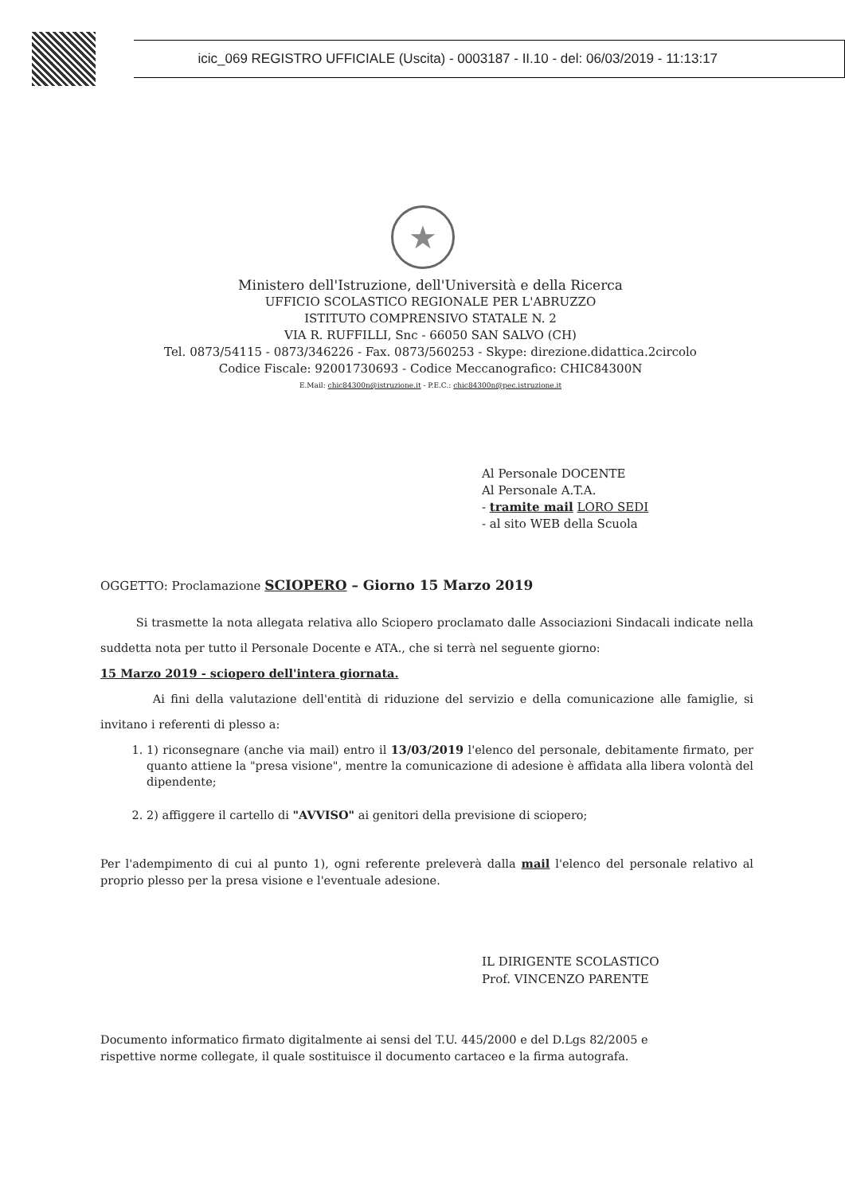icic_069 REGISTRO UFFICIALE (Uscita) - 0003187 - II.10 - del: 06/03/2019 - 11:13:17
★
Ministero dell'Istruzione, dell'Università e della Ricerca
UFFICIO SCOLASTICO REGIONALE PER L'ABRUZZO
ISTITUTO COMPRENSIVO STATALE N. 2
VIA R. RUFFILLI, Snc - 66050 SAN SALVO (CH)
Tel. 0873/54115 - 0873/346226 - Fax. 0873/560253 - Skype: direzione.didattica.2circolo
Codice Fiscale: 92001730693 - Codice Meccanografico: CHIC84300N
E.Mail: chic84300n@istruzione.it - P.E.C.: chic84300n@pec.istruzione.it
Al Personale DOCENTE
Al Personale A.T.A.
- tramite mail LORO SEDI
- al sito WEB della Scuola
OGGETTO: Proclamazione SCIOPERO – Giorno 15 Marzo 2019
Si trasmette la nota allegata relativa allo Sciopero proclamato dalle Associazioni Sindacali indicate nella suddetta nota per tutto il Personale Docente e ATA., che si terrà nel seguente giorno:
15 Marzo 2019 - sciopero dell'intera giornata.
Ai fini della valutazione dell'entità di riduzione del servizio e della comunicazione alle famiglie, si invitano i referenti di plesso a:
1. 1) riconsegnare (anche via mail) entro il 13/03/2019 l'elenco del personale, debitamente firmato, per quanto attiene la "presa visione", mentre la comunicazione di adesione è affidata alla libera volontà del dipendente;
2. 2) affiggere il cartello di "AVVISO" ai genitori della previsione di sciopero;
Per l'adempimento di cui al punto 1), ogni referente preleverà dalla mail l'elenco del personale relativo al proprio plesso per la presa visione e l'eventuale adesione.
IL DIRIGENTE SCOLASTICO
Prof. VINCENZO PARENTE
Documento informatico firmato digitalmente ai sensi del T.U. 445/2000 e del D.Lgs 82/2005 e
rispettive norme collegate, il quale sostituisce il documento cartaceo e la firma autografa.